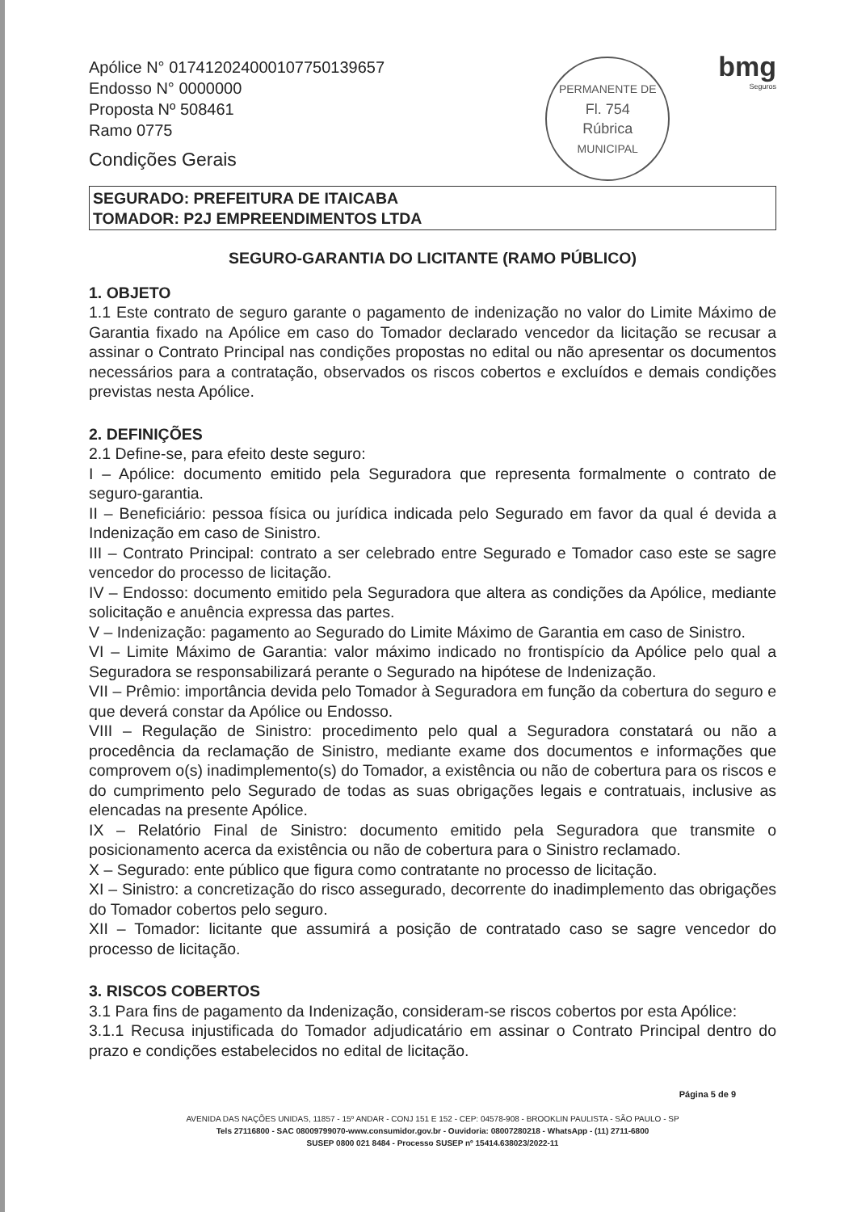Apólice N° 017412024000107750139657
Endosso N° 0000000
Proposta Nº 508461
Ramo 0775
Condições Gerais
PERMANENTE DE
Fl. 754
Rúbrica
MUNICIPAL
bmg
Seguros
SEGURADO: PREFEITURA DE ITAICABA
TOMADOR: P2J EMPREENDIMENTOS LTDA
SEGURO-GARANTIA DO LICITANTE (RAMO PÚBLICO)
1. OBJETO
1.1 Este contrato de seguro garante o pagamento de indenização no valor do Limite Máximo de Garantia fixado na Apólice em caso do Tomador declarado vencedor da licitação se recusar a assinar o Contrato Principal nas condições propostas no edital ou não apresentar os documentos necessários para a contratação, observados os riscos cobertos e excluídos e demais condições previstas nesta Apólice.
2. DEFINIÇÕES
2.1 Define-se, para efeito deste seguro:
I – Apólice: documento emitido pela Seguradora que representa formalmente o contrato de seguro-garantia.
II – Beneficiário: pessoa física ou jurídica indicada pelo Segurado em favor da qual é devida a Indenização em caso de Sinistro.
III – Contrato Principal: contrato a ser celebrado entre Segurado e Tomador caso este se sagre vencedor do processo de licitação.
IV – Endosso: documento emitido pela Seguradora que altera as condições da Apólice, mediante solicitação e anuência expressa das partes.
V – Indenização: pagamento ao Segurado do Limite Máximo de Garantia em caso de Sinistro.
VI – Limite Máximo de Garantia: valor máximo indicado no frontispício da Apólice pelo qual a Seguradora se responsabilizará perante o Segurado na hipótese de Indenização.
VII – Prêmio: importância devida pelo Tomador à Seguradora em função da cobertura do seguro e que deverá constar da Apólice ou Endosso.
VIII – Regulação de Sinistro: procedimento pelo qual a Seguradora constatará ou não a procedência da reclamação de Sinistro, mediante exame dos documentos e informações que comprovem o(s) inadimplemento(s) do Tomador, a existência ou não de cobertura para os riscos e do cumprimento pelo Segurado de todas as suas obrigações legais e contratuais, inclusive as elencadas na presente Apólice.
IX – Relatório Final de Sinistro: documento emitido pela Seguradora que transmite o posicionamento acerca da existência ou não de cobertura para o Sinistro reclamado.
X – Segurado: ente público que figura como contratante no processo de licitação.
XI – Sinistro: a concretização do risco assegurado, decorrente do inadimplemento das obrigações do Tomador cobertos pelo seguro.
XII – Tomador: licitante que assumirá a posição de contratado caso se sagre vencedor do processo de licitação.
3. RISCOS COBERTOS
3.1 Para fins de pagamento da Indenização, consideram-se riscos cobertos por esta Apólice:
3.1.1 Recusa injustificada do Tomador adjudicatário em assinar o Contrato Principal dentro do prazo e condições estabelecidos no edital de licitação.
Página 5 de 9
AVENIDA DAS NAÇÕES UNIDAS, 11857 - 15º ANDAR - CONJ 151 E 152 - CEP: 04578-908 - BROOKLIN PAULISTA - SÃO PAULO - SP
Tels 27116800 - SAC 08009799070-www.consumidor.gov.br - Ouvidoria: 08007280218 - WhatsApp - (11) 2711-6800
SUSEP 0800 021 8484 - Processo SUSEP nº 15414.638023/2022-11